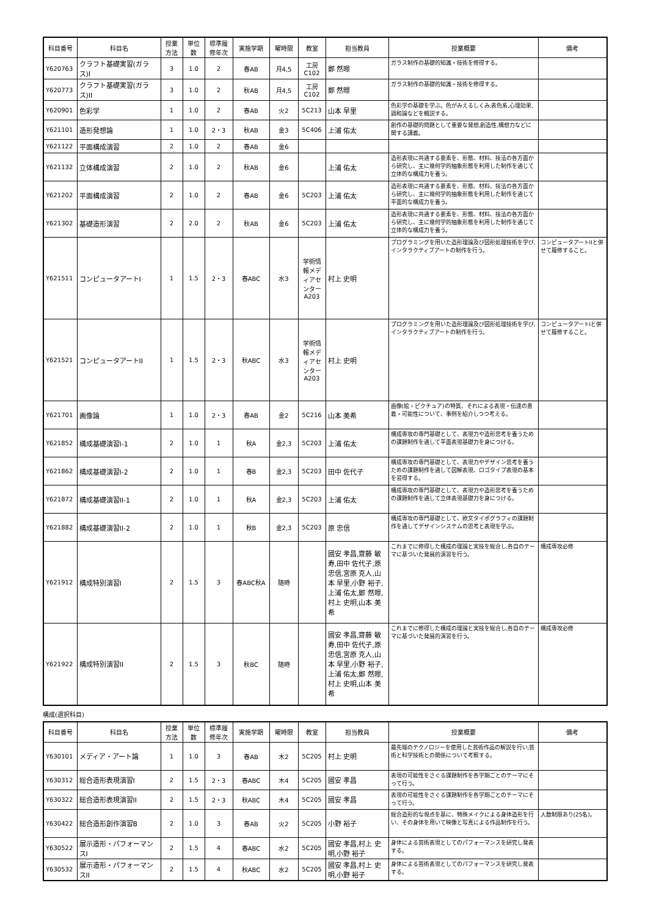| 科目番号 | 科目名 | 授業方法 | 単位数 | 標準履修年次 | 実施学期 | 曜時限 | 教室 | 担当教員 | 授業概要 | 備考 |
| --- | --- | --- | --- | --- | --- | --- | --- | --- | --- | --- |
| Y620763 | クラフト基礎実習(ガラス)I | 3 | 1.0 | 2 | 春AB | 月4,5 | 工房 C102 | 鄭 然暻 | ガラス制作の基礎的知識・技術を修得する。 | |
| Y620773 | クラフト基礎実習(ガラス)II | 3 | 1.0 | 2 | 秋AB | 月4,5 | 工房 C102 | 鄭 然暻 | ガラス制作の基礎的知識・技術を修得する。 | |
| Y620901 | 色彩学 | 1 | 1.0 | 2 | 春AB | 火2 | 5C213 | 山本 早里 | 色彩学の基礎を学ぶ。色がみえるしくみ,表色系,心理効果,調和論などを概説する。 | |
| Y621101 | 造形発想論 | 1 | 1.0 | 2・3 | 秋AB | 金3 | 5C406 | 上浦 佑太 | 創作の基礎的問題として重要な発想,創造性,構想力などに関する講義。 | |
| Y621122 | 平面構成演習 | 2 | 1.0 | 2 | 春AB | 金6 | | | | |
| Y621132 | 立体構成演習 | 2 | 1.0 | 2 | 秋AB | 金6 | | 上浦 佑太 | 造形表現に共通する要素を、形態、材料、技法の各方面から研究し、主に幾何学的抽象形態を利用した制作を通じて立体的な構成力を養う。 | |
| Y621202 | 平面構成演習 | 2 | 1.0 | 2 | 春AB | 金6 | 5C203 | 上浦 佑太 | 造形表現に共通する要素を、形態、材料、技法の各方面から研究し、主に幾何学的抽象形態を利用した制作を通じて平面的な構成力を養う。 | |
| Y621302 | 基礎造形演習 | 2 | 2.0 | 2 | 秋AB | 金6 | 5C203 | 上浦 佑太 | 造形表現に共通する要素を、形態、材料、技法の各方面から研究し、主に幾何学的抽象形態を利用した制作を通じて立体的な構成力を養う。 | |
| Y621511 | コンピュータアートI | 1 | 1.5 | 2・3 | 春ABC | 水3 | 学術情報メディアセンターA203 | 村上 史明 | プログラミングを用いた造形理論及び図形処理技術を学び,インタラクティブアートの制作を行う。 | コンピュータアートIIと併せて履修すること。 |
| Y621521 | コンピュータアートII | 1 | 1.5 | 2・3 | 秋ABC | 水3 | 学術情報メディアセンターA203 | 村上 史明 | プログラミングを用いた造形理論及び図形処理技術を学び,インタラクティブアートの制作を行う。 | コンピュータアートIと併せて履修すること。 |
| Y621701 | 画像論 | 1 | 1.0 | 2・3 | 春AB | 金2 | 5C216 | 山本 美希 | 画像(絵・ピクチュア)の特質、それによる表現・伝達の意義・可能性について、事例を紹介しつつ考える。 | |
| Y621852 | 構成基礎演習I-1 | 2 | 1.0 | 1 | 秋A | 金2,3 | 5C203 | 上浦 佑太 | 構成専攻の専門基礎として、表現力や造形思考を養うための課題制作を通して平面表現基礎力を身につける。 | |
| Y621862 | 構成基礎演習I-2 | 2 | 1.0 | 1 | 春B | 金2,3 | 5C203 | 田中 佐代子 | 構成専攻の専門基礎として、表現力やデザイン思考を養うための課題制作を通して図解表現、ロゴタイプ表現の基本を習得する。 | |
| Y621872 | 構成基礎演習II-1 | 2 | 1.0 | 1 | 秋A | 金2,3 | 5C203 | 上浦 佑太 | 構成専攻の専門基礎として、表現力や造形思考を養うための課題制作を通して立体表現基礎力を身につける。 | |
| Y621882 | 構成基礎演習II-2 | 2 | 1.0 | 1 | 秋B | 金2,3 | 5C203 | 原 忠信 | 構成専攻の専門基礎として、欧文タイポグラフィの課題制作を通してデザインシステムの思考と表現を学ぶ。 | |
| Y621912 | 構成特別演習I | 2 | 1.5 | 3 | 春ABC秋A | 随時 | | 國安 孝昌,齋藤 敏寿,田中 佐代子,原 忠信,宮原 克人,山本 早里,小野 裕子,上浦 佑太,鄭 然暻,村上 史明,山本 美希 | これまでに修得した構成の理論と実技を総合し,各自のテーマに基づいた発展的演習を行う。 | 構成専攻必修 |
| Y621922 | 構成特別演習II | 2 | 1.5 | 3 | 秋BC | 随時 | | 國安 孝昌,齋藤 敏寿,田中 佐代子,原 忠信,宮原 克人,山本 早里,小野 裕子,上浦 佑太,鄭 然暻,村上 史明,山本 美希 | これまでに修得した構成の理論と実技を総合し,各自のテーマに基づいた発展的演習を行う。 | 構成専攻必修 |
構成(選択科目)
| 科目番号 | 科目名 | 授業方法 | 単位数 | 標準履修年次 | 実施学期 | 曜時限 | 教室 | 担当教員 | 授業概要 | 備考 |
| --- | --- | --- | --- | --- | --- | --- | --- | --- | --- | --- |
| Y630101 | メディア・アート論 | 1 | 1.0 | 3 | 春AB | 木2 | 5C205 | 村上 史明 | 最先端のテクノロジーを使用した芸術作品の解説を行い,芸術と科学技術との関係について考察する。 | |
| Y630312 | 総合造形表現演習I | 2 | 1.5 | 2・3 | 春ABC | 木4 | 5C205 | 國安 孝昌 | 表現の可能性をさぐる課題制作を各学期ごとのテーマにそって行う。 | |
| Y630322 | 総合造形表現演習II | 2 | 1.5 | 2・3 | 秋ABC | 木4 | 5C205 | 國安 孝昌 | 表現の可能性をさぐる課題制作を各学期ごとのテーマにそって行う。 | |
| Y630422 | 総合造形創作演習B | 2 | 1.0 | 3 | 春AB | 火2 | 5C205 | 小野 裕子 | 総合造形的な視点を基に、特殊メイクによる身体造形を行い、その身体を用いて映像と写真による作品制作を行う。 | 人数制限あり(25名)。 |
| Y630522 | 展示造形・パフォーマンスI | 2 | 1.5 | 4 | 春ABC | 水2 | 5C205 | 國安 孝昌,村上 史明,小野 裕子 | 身体による芸術表現としてのパフォーマンスを研究し発表する。 | |
| Y630532 | 展示造形・パフォーマンスII | 2 | 1.5 | 4 | 秋ABC | 水2 | 5C205 | 國安 孝昌,村上 史明,小野 裕子 | 身体による芸術表現としてのパフォーマンスを研究し発表する。 | |